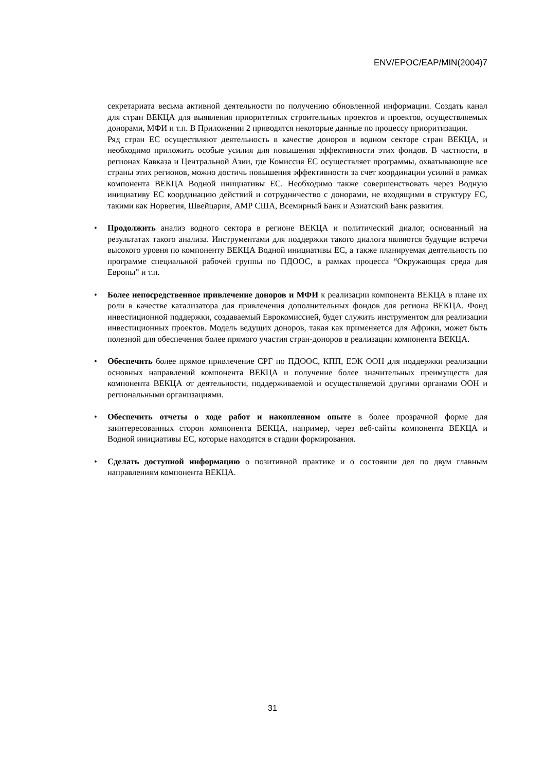ENV/EPOC/EAP/MIN(2004)7
секретариата весьма активной деятельности по получению обновленной информации. Создать канал для стран ВЕКЦА для выявления приоритетных строительных проектов и проектов, осуществляемых донорами, МФИ и т.п. В Приложении 2 приводятся некоторые данные по процессу приоритизации.
Ряд стран ЕС осуществляют деятельность в качестве доноров в водном секторе стран ВЕКЦА, и необходимо приложить особые усилия для повышения эффективности этих фондов. В частности, в регионах Кавказа и Центральной Азии, где Комиссия ЕС осуществляет программы, охватывающие все страны этих регионов, можно достичь повышения эффективности за счет координации усилий в рамках компонента ВЕКЦА Водной инициативы ЕС. Необходимо также совершенствовать через Водную инициативу ЕС координацию действий и сотрудничество с донорами, не входящими в структуру ЕС, такими как Норвегия, Швейцария, АМР США, Всемирный Банк и Азиатский Банк развития.
• Продолжить анализ водного сектора в регионе ВЕКЦА и политический диалог, основанный на результатах такого анализа. Инструментами для поддержки такого диалога являются будущие встречи высокого уровня по компоненту ВЕКЦА Водной инициативы ЕС, а также планируемая деятельность по программе специальной рабочей группы по ПДООС, в рамках процесса “Окружающая среда для Европы” и т.п.
• Более непосредственное привлечение доноров и МФИ к реализации компонента ВЕКЦА в плане их роли в качестве катализатора для привлечения дополнительных фондов для региона ВЕКЦА. Фонд инвестиционной поддержки, создаваемый Еврокомиссией, будет служить инструментом для реализации инвестиционных проектов. Модель ведущих доноров, такая как применяется для Африки, может быть полезной для обеспечения более прямого участия стран-доноров в реализации компонента ВЕКЦА.
• Обеспечить более прямое привлечение СРГ по ПДООС, КПП, ЕЭК ООН для поддержки реализации основных направлений компонента ВЕКЦА и получение более значительных преимуществ для компонента ВЕКЦА от деятельности, поддерживаемой и осуществляемой другими органами ООН и региональными организациями.
• Обеспечить отчеты о ходе работ и накопленном опыте в более прозрачной форме для заинтересованных сторон компонента ВЕКЦА, например, через веб-сайты компонента ВЕКЦА и Водной инициативы ЕС, которые находятся в стадии формирования.
• Сделать доступной информацию о позитивной практике и о состоянии дел по двум главным направлениям компонента ВЕКЦА.
31